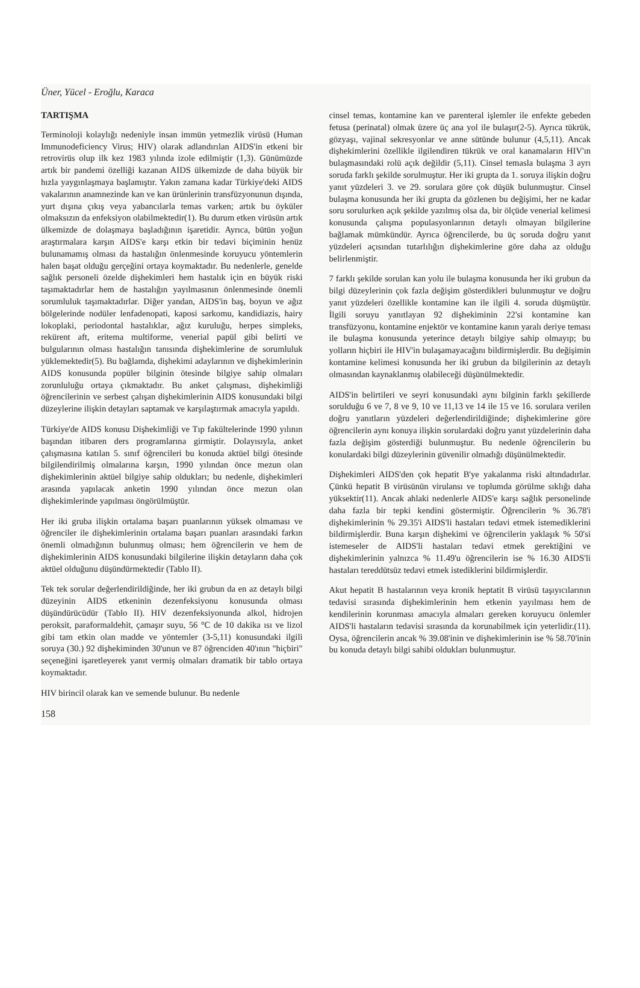Üner, Yücel - Eroğlu, Karaca
TARTIŞMA
Terminoloji kolaylığı nedeniyle insan immün yetmezlik virüsü (Human Immunodeficiency Virus; HIV) olarak adlandırılan AIDS'in etkeni bir retrovirüs olup ilk kez 1983 yılında izole edilmiştir (1,3). Günümüzde artık bir pandemi özelliği kazanan AIDS ülkemizde de daha büyük bir hızla yaygınlaşmaya başlamıştır. Yakın zamana kadar Türkiye'deki AIDS vakalarının anamnezinde kan ve kan ürünlerinin transfüzyonunun dışında, yurt dışına çıkış veya yabancılarla temas varken; artık bu öyküler olmaksızın da enfeksiyon olabilmektedir(1). Bu durum etken virüsün artık ülkemizde de dolaşmaya başladığının işaretidir. Ayrıca, bütün yoğun araştırmalara karşın AIDS'e karşı etkin bir tedavi biçiminin henüz bulunamamış olması da hastalığın önlenmesinde koruyucu yöntemlerin halen başat olduğu gerçeğini ortaya koymaktadır. Bu nedenlerle, genelde sağlık personeli özelde dişhekimleri hem hastalık için en büyük riski taşımaktadırlar hem de hastalığın yayılmasının önlenmesinde önemli sorumluluk taşımaktadırlar. Diğer yandan, AIDS'in baş, boyun ve ağız bölgelerinde nodüler lenfadenopati, kaposi sarkomu, kandidiazis, hairy lokoplaki, periodontal hastalıklar, ağız kuruluğu, herpes simpleks, rekürent aft, eritema multiforme, venerial papül gibi belirti ve bulgularının olması hastalığın tanısında dişhekimlerine de sorumluluk yüklemektedir(5). Bu bağlamda, dişhekimi adaylarının ve dişhekimlerinin AIDS konusunda popüler bilginin ötesinde bilgiye sahip olmaları zorunluluğu ortaya çıkmaktadır. Bu anket çalışması, dişhekimliği öğrencilerinin ve serbest çalışan dişhekimlerinin AIDS konusundaki bilgi düzeylerine ilişkin detayları saptamak ve karşılaştırmak amacıyla yapıldı.
Türkiye'de AIDS konusu Dişhekimliği ve Tıp fakültelerinde 1990 yılının başından itibaren ders programlarına girmiştir. Dolayısıyla, anket çalışmasına katılan 5. sınıf öğrencileri bu konuda aktüel bilgi ötesinde bilgilendirilmiş olmalarına karşın, 1990 yılından önce mezun olan dişhekimlerinin aktüel bilgiye sahip oldukları; bu nedenle, dişhekimleri arasında yapılacak anketin 1990 yılından önce mezun olan dişhekimlerinde yapılması öngörülmüştür.
Her iki gruba ilişkin ortalama başarı puanlarının yüksek olmaması ve öğrenciler ile dişhekimlerinin ortalama başarı puanları arasındaki farkın önemli olmadığının bulunmuş olması; hem öğrencilerin ve hem de dişhekimlerinin AIDS konusundaki bilgilerine ilişkin detayların daha çok aktüel olduğunu düşündürmektedir (Tablo II).
Tek tek sorular değerlendirildiğinde, her iki grubun da en az detaylı bilgi düzeyinin AIDS etkeninin dezenfeksiyonu konusunda olması düşündürücüdür (Tablo II). HIV dezenfeksiyonunda alkol, hidrojen peroksit, paraformaldehit, çamaşır suyu, 56 °C de 10 dakika ısı ve lizol gibi tam etkin olan madde ve yöntemler (3-5,11) konusundaki ilgili soruya (30.) 92 dişhekiminden 30'unun ve 87 öğrenciden 40'ının "hiçbiri" seçeneğini işaretleyerek yanıt vermiş olmaları dramatik bir tablo ortaya koymaktadır.
HIV birincil olarak kan ve semende bulunur. Bu nedenle
158
cinsel temas, kontamine kan ve parenteral işlemler ile enfekte gebeden fetusa (perinatal) olmak üzere üç ana yol ile bulaşır(2-5). Ayrıca tükrük, gözyaşı, vajinal sekresyonlar ve anne sütünde bulunur (4,5,11). Ancak dişhekimlerini özellikle ilgilendiren tükrük ve oral kanamaların HIV'ın bulaşmasındaki rolü açık değildir (5,11). Cinsel temasla bulaşma 3 ayrı soruda farklı şekilde sorulmuştur. Her iki grupta da 1. soruya ilişkin doğru yanıt yüzdeleri 3. ve 29. sorulara göre çok düşük bulunmuştur. Cinsel bulaşma konusunda her iki grupta da gözlenen bu değişimi, her ne kadar soru sorulurken açık şekilde yazılmış olsa da, bir ölçüde venerial kelimesi konusunda çalışma populasyonlarının detaylı olmayan bilgilerine bağlamak mümkündür. Ayrıca öğrencilerde, bu üç soruda doğru yanıt yüzdeleri açısından tutarlılığın dişhekimlerine göre daha az olduğu belirlenmiştir.
7 farklı şekilde sorulan kan yolu ile bulaşma konusunda her iki grubun da bilgi düzeylerinin çok fazla değişim gösterdikleri bulunmuştur ve doğru yanıt yüzdeleri özellikle kontamine kan ile ilgili 4. soruda düşmüştür. İlgili soruyu yanıtlayan 92 dişhekiminin 22'si kontamine kan transfüzyonu, kontamine enjektör ve kontamine kanın yaralı deriye teması ile bulaşma konusunda yeterince detaylı bilgiye sahip olmayıp; bu yolların hiçbiri ile HIV'in bulaşamayacağını bildirmişlerdir. Bu değişimin kontamine kelimesi konusunda her iki grubun da bilgilerinin az detaylı olmasından kaynaklanmış olabileceği düşünülmektedir.
AIDS'in belirtileri ve seyri konusundaki aynı bilginin farklı şekillerde sorulduğu 6 ve 7, 8 ve 9, 10 ve 11,13 ve 14 ile 15 ve 16. sorulara verilen doğru yanıtların yüzdeleri değerlendirildiğinde; dişhekimlerine göre öğrencilerin aynı konuya ilişkin sorulardaki doğru yanıt yüzdelerinin daha fazla değişim gösterdiği bulunmuştur. Bu nedenle öğrencilerin bu konulardaki bilgi düzeylerinin güvenilir olmadığı düşünülmektedir.
Dişhekimleri AIDS'den çok hepatit B'ye yakalanma riski altındadırlar. Çünkü hepatit B virüsünün virulansı ve toplumda görülme sıklığı daha yüksektir(11). Ancak ahlaki nedenlerle AIDS'e karşı sağlık personelinde daha fazla bir tepki kendini göstermiştir. Öğrencilerin % 36.78'i dişhekimlerinin % 29.35'i AIDS'li hastaları tedavi etmek istemediklerini bildirmişlerdir. Buna karşın dişhekimi ve öğrencilerin yaklaşık % 50'si istemeseler de AIDS'li hastaları tedavi etmek gerektiğini ve dişhekimlerinin yalnızca % 11.49'u öğrencilerin ise % 16.30 AIDS'li hastaları tereddütsüz tedavi etmek istediklerini bildirmişlerdir.
Akut hepatit B hastalarının veya kronik heptatit B virüsü taşıyıcılarının tedavisi sırasında dişhekimlerinin hem etkenin yayılması hem de kendilerinin korunması amacıyla almaları gereken koruyucu önlemler AIDS'li hastaların tedavisi sırasında da korunabilmek için yeterlidir.(11). Oysa, öğrencilerin ancak % 39.08'inin ve dişhekimlerinin ise % 58.70'inin bu konuda detaylı bilgi sahibi oldukları bulunmuştur.